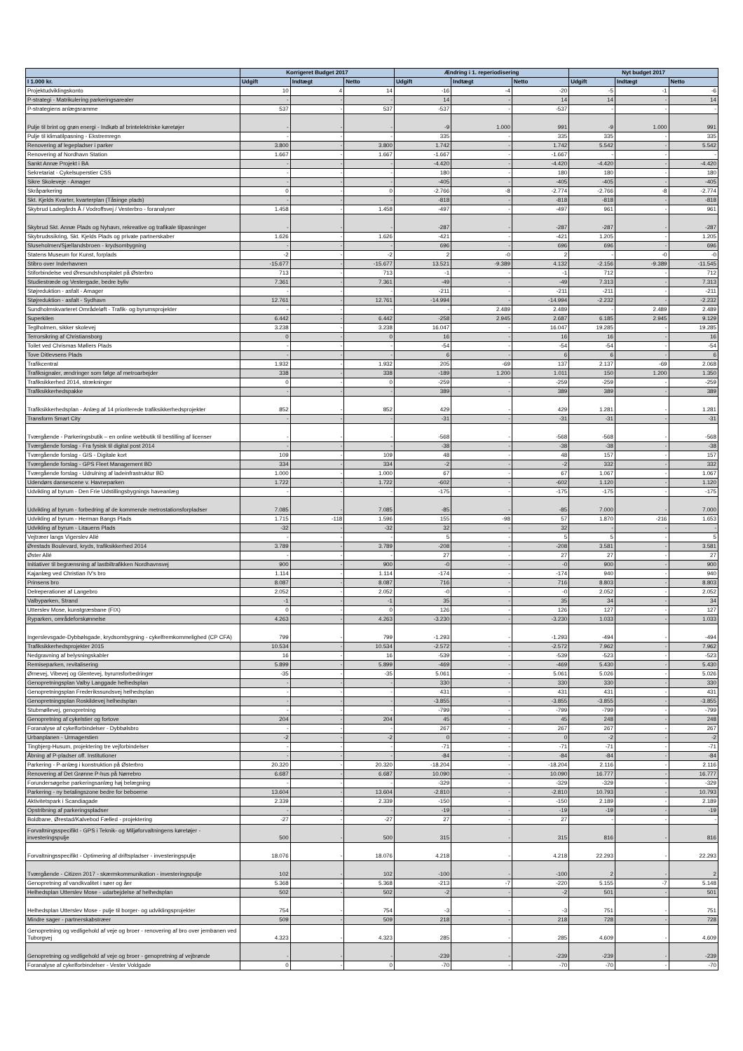| | Korrigeret Budget 2017 | | | Ændring i 1. reperiodisering | | | Nyt budget 2017 | | |
| --- | --- | --- | --- | --- | --- | --- | --- | --- | --- |
| I 1.000 kr. | Udgift | Indtægt | Netto | Udgift | Indtægt | Netto | Udgift | Indtægt | Netto |
| Projektudviklingskonto | 10 | 4 | 14 | -16 | -4 | -20 | -5 | -1 | -6 |
| P-strategi - Matrikulering parkeringsarealer | - | - | - | 14 | - | 14 | 14 | - | 14 |
| P-strategiens anlægsramme | 537 | - | 537 | -537 | - | -537 | - | - | - |
| Pulje til brint og grøn energi - Indkøb af brintelektriske køretøjer | - | - | - | -9 | 1.000 | 991 | -9 | 1.000 | 991 |
| Pulje til klimatilpasning - Ekstremregn | - | - | - | 335 | - | 335 | 335 | - | 335 |
| Renovering af legepladser i parker | 3.800 | - | 3.800 | 1.742 | - | 1.742 | 5.542 | - | 5.542 |
| Renovering af Nordhavn Station | 1.667 | - | 1.667 | -1.667 | - | -1.667 | - | - | - |
| Sankt Annæ Projekt i BA | - | - | - | -4.420 | - | -4.420 | -4.420 | - | -4.420 |
| Sekretariat - Cykelsuperstier CSS | - | - | - | 180 | - | 180 | 180 | - | 180 |
| Sikre Skoleveje - Amager | - | - | - | -405 | - | -405 | -405 | - | -405 |
| Skråparkering | 0 | - | 0 | -2.766 | -8 | -2.774 | -2.766 | -8 | -2.774 |
| Skt. Kjelds Kvarter, kvarterplan (Tåsinge plads) | - | - | - | -818 | - | -818 | -818 | - | -818 |
| Skybrud Ladegårds Å / Vodroffsvej / Vesterbro - foranalyser | 1.458 | - | 1.458 | -497 | - | -497 | 961 | - | 961 |
| Skybrud Skt. Annæ Plads og Nyhavn, rekreative og trafikale tilpasninger | - | - | - | -287 | - | -287 | -287 | - | -287 |
| Skybrudssikring, Skt. Kjelds Plads og private partnerskaber | 1.626 | - | 1.626 | -421 | - | -421 | 1.205 | - | 1.205 |
| Sluseholmen/Sjællandsbroen - krydsombygning | - | - | - | 696 | - | 696 | 696 | - | 696 |
| Statens Museum for Kunst, forplads | -2 | - | -2 | 2 | -0 | 2 | - | -0 | -0 |
| Stibro over Inderhavnen | -15.677 | - | -15.677 | 13.521 | -9.389 | 4.132 | -2.156 | -9.389 | -11.545 |
| Stiforbindelse ved Øresundshospitalet på Østerbro | 713 | - | 713 | -1 | - | -1 | 712 | - | 712 |
| Studiestræde og Vestergade, bedre byliv | 7.361 | - | 7.361 | -49 | - | -49 | 7.313 | - | 7.313 |
| Støjreduktion - asfalt - Amager | - | - | - | -211 | - | -211 | -211 | - | -211 |
| Støjreduktion - asfalt - Sydhavn | 12.761 | - | 12.761 | -14.994 | - | -14.994 | -2.232 | - | -2.232 |
| Sundholmskvarteret Områdeløft - Trafik- og byrumsprojekter | - | - | - | - | 2.489 | 2.489 | - | 2.489 | 2.489 |
| Superkilen | 6.442 | - | 6.442 | -258 | 2.945 | 2.687 | 6.185 | 2.945 | 9.129 |
| Teglholmen, sikker skolevej | 3.238 | - | 3.238 | 16.047 | - | 16.047 | 19.285 | - | 19.285 |
| Terrorsikring af Christiansborg | 0 | - | 0 | 16 | - | 16 | 16 | - | 16 |
| Toilet ved Chrismas Møllers Plads | - | - | - | -54 | - | -54 | -54 | - | -54 |
| Tove Ditlevsens Plads | - | - | - | 6 | - | 6 | 6 | - | 6 |
| Trafikcentral | 1.932 | - | 1.932 | 205 | -69 | 137 | 2.137 | -69 | 2.068 |
| Trafiksignaler, ændringer som følge af metroarbejder | 338 | - | 338 | -189 | 1.200 | 1.011 | 150 | 1.200 | 1.350 |
| Trafiksikkerhed 2014, strækninger | 0 | - | 0 | -259 | - | -259 | -259 | - | -259 |
| Trafiksikkerhedspakke | - | - | - | 389 | - | 389 | 389 | - | 389 |
| Trafiksikkerhedsplan - Anlæg af 14 prioriterede trafiksikkerhedsprojekter | 852 | - | 852 | 429 | - | 429 | 1.281 | - | 1.281 |
| Transform Smart City | - | - | - | -31 | - | -31 | -31 | - | -31 |
| Tværgående - Parkeringsbutik – en online webbutik til bestilling af licenser | - | - | - | -568 | - | -568 | -568 | - | -568 |
| Tværgående forslag - Fra fysisk til digital post 2014 | - | - | - | -38 | - | -38 | -38 | - | -38 |
| Tværgående forslag - GIS - Digitale kort | 109 | - | 109 | 48 | - | 48 | 157 | - | 157 |
| Tværgående forslag - GPS Fleet Management BD | 334 | - | 334 | -2 | - | -2 | 332 | - | 332 |
| Tværgående forslag - Udrulning af ladeinfrastruktur BD | 1.000 | - | 1.000 | 67 | - | 67 | 1.067 | - | 1.067 |
| Udendørs dansescene v. Havneparken | 1.722 | - | 1.722 | -602 | - | -602 | 1.120 | - | 1.120 |
| Udvikling af byrum - Den Frie Udstillingsbygnings haveanlæg | - | - | - | -175 | - | -175 | -175 | - | -175 |
| Udvikling af byrum - forbedring af de kommende metrostationsforpladser | 7.085 | - | 7.085 | -85 | - | -85 | 7.000 | - | 7.000 |
| Udvikling af byrum - Herman Bangs Plads | 1.715 | -118 | 1.596 | 155 | -98 | 57 | 1.870 | -216 | 1.653 |
| Udvikling af byrum - Litauens Plads | -32 | - | -32 | 32 | - | 32 | - | - | - |
| Vejtræer langs Vigerslev Allé | - | - | - | 5 | - | 5 | 5 | - | 5 |
| Ørestads Boulevard, kryds, trafiksikkerhed 2014 | 3.789 | - | 3.789 | -208 | - | -208 | 3.581 | - | 3.581 |
| Øster Allé | - | - | - | 27 | - | 27 | 27 | - | 27 |
| Initiativer til begrænsning af lastbiltrafikken Nordhavnsvej | 900 | - | 900 | -0 | - | -0 | 900 | - | 900 |
| Kajanlæg ved Christian IV's bro | 1.114 | - | 1.114 | -174 | - | -174 | 940 | - | 940 |
| Prinsens bro | 8.087 | - | 8.087 | 716 | - | 716 | 8.803 | - | 8.803 |
| Delreperationer af Langebro | 2.052 | - | 2.052 | -0 | - | -0 | 2.052 | - | 2.052 |
| Valbyparken, Strand | -1 | - | -1 | 35 | - | 35 | 34 | - | 34 |
| Utterslev Mose, kunstgræsbane (FIX) | 0 | - | 0 | 126 | - | 126 | 127 | - | 127 |
| Ryparken, områdeforskønnelse | 4.263 | - | 4.263 | -3.230 | - | -3.230 | 1.033 | - | 1.033 |
| Ingerslevsgade-Dybbølsgade, krydsombygning - cykelfremkommelighed (CP CFA) | 799 | - | 799 | -1.293 | - | -1.293 | -494 | - | -494 |
| Trafiksikkerhedsprojekter 2015 | 10.534 | - | 10.534 | -2.572 | - | -2.572 | 7.962 | - | 7.962 |
| Nedgravning af belysningskabler | 16 | - | 16 | -539 | - | -539 | -523 | - | -523 |
| Remiseparken, revitalisering | 5.899 | - | 5.899 | -469 | - | -469 | 5.430 | - | 5.430 |
| Ørnevej, Vibevej og Glentevej, byrumsforbedringer | -35 | - | -35 | 5.061 | - | 5.061 | 5.026 | - | 5.026 |
| Genopretningsplan Valby Langgade helhedsplan | - | - | - | 330 | - | 330 | 330 | - | 330 |
| Genopretningsplan Frederikssundsvej helhedsplan | - | - | - | 431 | - | 431 | 431 | - | 431 |
| Genopretningsplan Roskildevej helhedsplan | - | - | - | -3.855 | - | -3.855 | -3.855 | - | -3.855 |
| Stubmøllevej, genopretning | - | - | - | -799 | - | -799 | -799 | - | -799 |
| Genopretning af cykelstier og fortove | 204 | - | 204 | 45 | - | 45 | 248 | - | 248 |
| Foranalyse af cykelforbindelser - Dybbølsbro | - | - | - | 267 | - | 267 | 267 | - | 267 |
| Urbanplanen - Urmagerstien | -2 | - | -2 | 0 | - | 0 | -2 | - | -2 |
| Tingbjerg-Husum, projektering tre vejforbindelser | - | - | - | -71 | - | -71 | -71 | - | -71 |
| Åbning af P-pladser off. Institutioner | - | - | - | -84 | - | -84 | -84 | - | -84 |
| Parkering - P-anlæg i konstruktion på Østerbro | 20.320 | - | 20.320 | -18.204 | - | -18.204 | 2.116 | - | 2.116 |
| Renovering af Det Grønne P-hus på Nørrebro | 6.687 | - | 6.687 | 10.090 | - | 10.090 | 16.777 | - | 16.777 |
| Forundersøgelse parkeringsanlæg høj belægning | - | - | - | -329 | - | -329 | -329 | - | -329 |
| Parkering - ny betalingszone bedre for beboerne | 13.604 | - | 13.604 | -2.810 | - | -2.810 | 10.793 | - | 10.793 |
| Aktivitetspark i Scandiagade | 2.339 | - | 2.339 | -150 | - | -150 | 2.189 | - | 2.189 |
| Opstribning af parkeringspladser | - | - | - | -19 | - | -19 | -19 | - | -19 |
| Boldbane, Ørestad/Kalvebod Fælled - projektering | -27 | - | -27 | 27 | - | 27 | - | - | - |
| Forvaltningsspecifikt - GPS i Teknik- og Miljøforvaltningens køretøjer - investeringspulje | 500 | - | 500 | 315 | - | 315 | 816 | - | 816 |
| Forvaltningsspecifikt - Optimering af driftspladser - investeringspulje | 18.076 | - | 18.076 | 4.218 | - | 4.218 | 22.293 | - | 22.293 |
| Tværgående - Citizen 2017 - skærmkommunikation - investeringspulje | 102 | - | 102 | -100 | - | -100 | 2 | - | 2 |
| Genopretning af vandkvalitet i søer og åer | 5.368 | - | 5.368 | -213 | -7 | -220 | 5.155 | -7 | 5.148 |
| Helhedsplan Utterslev Mose - udarbejdelse af helhedsplan | 502 | - | 502 | -2 | - | -2 | 501 | - | 501 |
| Helhedsplan Utterslev Mose - pulje til borger- og udviklingsprojekter | 754 | - | 754 | -3 | - | -3 | 751 | - | 751 |
| Mindre sager - partnerskabstræer | 509 | - | 509 | 218 | - | 218 | 728 | - | 728 |
| Genopretning og vedligehold af veje og broer - renovering af bro over jernbanen ved Tuborgvej | 4.323 | - | 4.323 | 285 | - | 285 | 4.609 | - | 4.609 |
| Genopretning og vedligehold af veje og broer - genopretning af vejbrønde | - | - | - | -239 | - | -239 | -239 | - | -239 |
| Foranalyse af cykelforbindelser - Vester Voldgade | 0 | - | 0 | -70 | - | -70 | -70 | - | -70 |